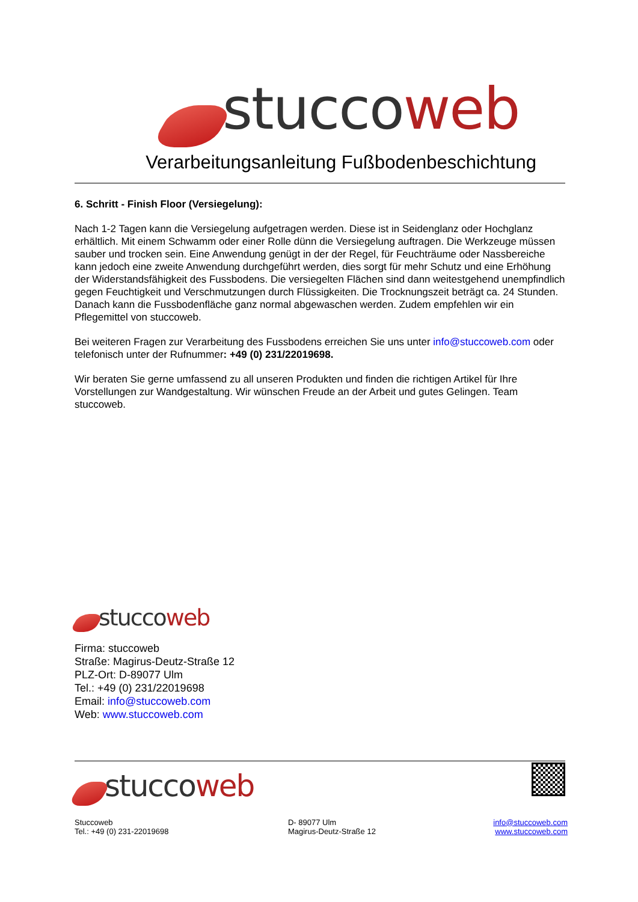stucco web
Verarbeitungsanleitung Fußbodenbeschichtung
6. Schritt - Finish Floor (Versiegelung):
Nach 1-2 Tagen kann die Versiegelung aufgetragen werden. Diese ist in Seidenglanz oder Hochglanz erhältlich. Mit einem Schwamm oder einer Rolle dünn die Versiegelung auftragen. Die Werkzeuge müssen sauber und trocken sein. Eine Anwendung genügt in der der Regel, für Feuchträume oder Nassbereiche kann jedoch eine zweite Anwendung durchgeführt werden, dies sorgt für mehr Schutz und eine Erhöhung der Widerstandsfähigkeit des Fussbodens. Die versiegelten Flächen sind dann weitestgehend unempfindlich gegen Feuchtigkeit und Verschmutzungen durch Flüssigkeiten. Die Trocknungszeit beträgt ca. 24 Stunden. Danach kann die Fussbodenfläche ganz normal abgewaschen werden. Zudem empfehlen wir ein Pflegemittel von stuccoweb.
Bei weiteren Fragen zur Verarbeitung des Fussbodens erreichen Sie uns unter info@stuccoweb.com oder telefonisch unter der Rufnummer: +49 (0) 231/22019698.
Wir beraten Sie gerne umfassend zu all unseren Produkten und finden die richtigen Artikel für Ihre Vorstellungen zur Wandgestaltung. Wir wünschen Freude an der Arbeit und gutes Gelingen. Team stuccoweb.
stucco web
Firma: stuccoweb
Straße: Magirus-Deutz-Straße 12
PLZ-Ort: D-89077 Ulm
Tel.: +49 (0) 231/22019698
Email: info@stuccoweb.com
Web: www.stuccoweb.com
stucco web
| Stuccoweb Tel.: +49 (0) 231-22019698 | D- 89077 Ulm Magirus-Deutz-Straße 12 | info@stuccoweb.com www.stuccoweb.com |